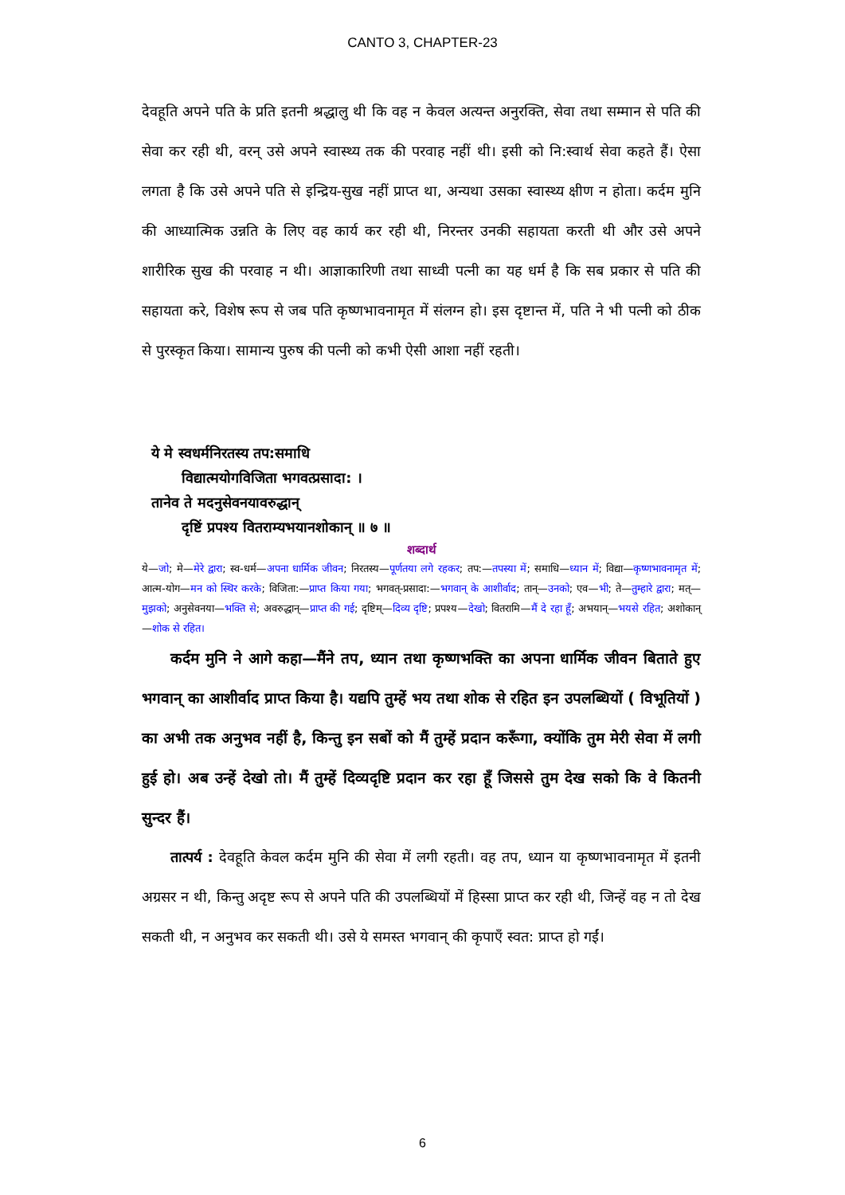CANTO 3, CHAPTER-23
देवहूति अपने पति के प्रति इतनी श्रद्धालु थी कि वह न केवल अत्यन्त अनुरक्ति, सेवा तथा सम्मान से पति की सेवा कर रही थी, वरन् उसे अपने स्वास्थ्य तक की परवाह नहीं थी। इसी को नि:स्वार्थ सेवा कहते हैं। ऐसा लगता है कि उसे अपने पति से इन्द्रिय-सुख नहीं प्राप्त था, अन्यथा उसका स्वास्थ्य क्षीण न होता। कर्दम मुनि की आध्यात्मिक उन्नति के लिए वह कार्य कर रही थी, निरन्तर उनकी सहायता करती थी और उसे अपने शारीरिक सुख की परवाह न थी। आज्ञाकारिणी तथा साध्वी पत्नी का यह धर्म है कि सब प्रकार से पति की सहायता करे, विशेष रूप से जब पति कृष्णभावनामृत में संलग्न हो। इस दृष्टान्त में, पति ने भी पत्नी को ठीक से पुरस्कृत किया। सामान्य पुरुष की पत्नी को कभी ऐसी आशा नहीं रहती।
ये मे स्वधर्मनिरतस्य तप:समाधि
विद्यात्मयोगविजिता भगवत्प्रसादा: ।
तानेव ते मदनुसेवनयावरुद्धान्
दृष्टिं प्रपश्य वितराम्यभयानशोकान् ॥ ७ ॥
शब्दार्थ
ये—जो; मे—मेरे द्वारा; स्व-धर्म—अपना धार्मिक जीवन; निरतस्य—पूर्णतया लगे रहकर; तप:—तपस्या में; समाधि—ध्यान में; विद्या—कृष्णभावनामृत में; आत्म-योग—मन को स्थिर करके; विजिता:—प्राप्त किया गया; भगवत्-प्रसादा:—भगवान् के आशीर्वाद; तान्—उनको; एव—भी; ते—तुम्हारे द्वारा; मत्—मुझको; अनुसेवनया—भक्ति से; अवरुद्धान्—प्राप्त की गई; दृष्टिम्—दिव्य दृष्टि; प्रपश्य—देखो; वितरामि—मैं दे रहा हूँ; अभयान्—भयसे रहित; अशोकान्—शोक से रहित।
कर्दम मुनि ने आगे कहा—मैंने तप, ध्यान तथा कृष्णभक्ति का अपना धार्मिक जीवन बिताते हुए भगवान् का आशीर्वाद प्राप्त किया है। यद्यपि तुम्हें भय तथा शोक से रहित इन उपलब्धियों ( विभूतियों ) का अभी तक अनुभव नहीं है, किन्तु इन सबों को मैं तुम्हें प्रदान करूँगा, क्योंकि तुम मेरी सेवा में लगी हुई हो। अब उन्हें देखो तो। मैं तुम्हें दिव्यदृष्टि प्रदान कर रहा हूँ जिससे तुम देख सको कि वे कितनी सुन्दर हैं।
तात्पर्य : देवहूति केवल कर्दम मुनि की सेवा में लगी रहती। वह तप, ध्यान या कृष्णभावनामृत में इतनी अग्रसर न थी, किन्तु अदृष्ट रूप से अपने पति की उपलब्धियों में हिस्सा प्राप्त कर रही थी, जिन्हें वह न तो देख सकती थी, न अनुभव कर सकती थी। उसे ये समस्त भगवान् की कृपाएँ स्वत: प्राप्त हो गईं।
6